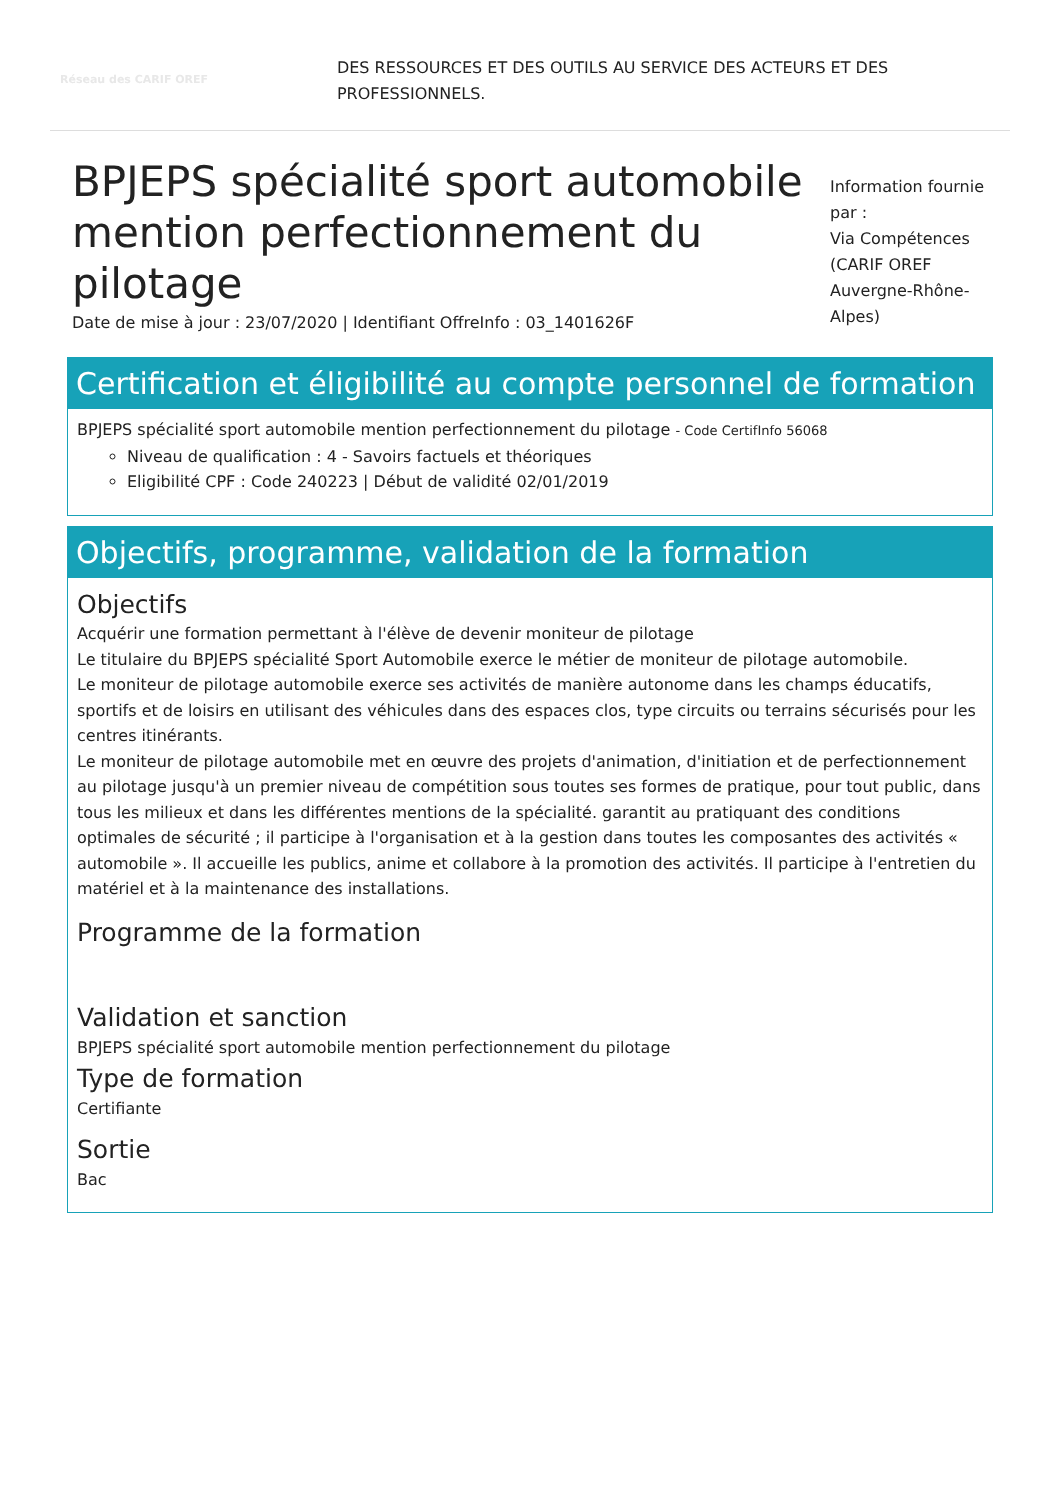Réseau des CARIF OREF
DES RESSOURCES ET DES OUTILS AU SERVICE DES ACTEURS ET DES PROFESSIONNELS.
BPJEPS spécialité sport automobile mention perfectionnement du pilotage
Date de mise à jour : 23/07/2020 | Identifiant OffreInfo : 03_1401626F
Information fournie par :
Via Compétences (CARIF OREF Auvergne-Rhône-Alpes)
Certification et éligibilité au compte personnel de formation
BPJEPS spécialité sport automobile mention perfectionnement du pilotage - Code CertifInfo 56068
Niveau de qualification : 4 - Savoirs factuels et théoriques
Eligibilité CPF : Code 240223 | Début de validité 02/01/2019
Objectifs, programme, validation de la formation
Objectifs
Acquérir une formation permettant à l'élève de devenir moniteur de pilotage
Le titulaire du BPJEPS spécialité Sport Automobile exerce le métier de moniteur de pilotage automobile.
Le moniteur de pilotage automobile exerce ses activités de manière autonome dans les champs éducatifs, sportifs et de loisirs en utilisant des véhicules dans des espaces clos, type circuits ou terrains sécurisés pour les centres itinérants.
Le moniteur de pilotage automobile met en œuvre des projets d'animation, d'initiation et de perfectionnement au pilotage jusqu'à un premier niveau de compétition sous toutes ses formes de pratique, pour tout public, dans tous les milieux et dans les différentes mentions de la spécialité. garantit au pratiquant des conditions optimales de sécurité ; il participe à l'organisation et à la gestion dans toutes les composantes des activités « automobile ». Il accueille les publics, anime et collabore à la promotion des activités. Il participe à l'entretien du matériel et à la maintenance des installations.
Programme de la formation
Validation et sanction
BPJEPS spécialité sport automobile mention perfectionnement du pilotage
Type de formation
Certifiante
Sortie
Bac